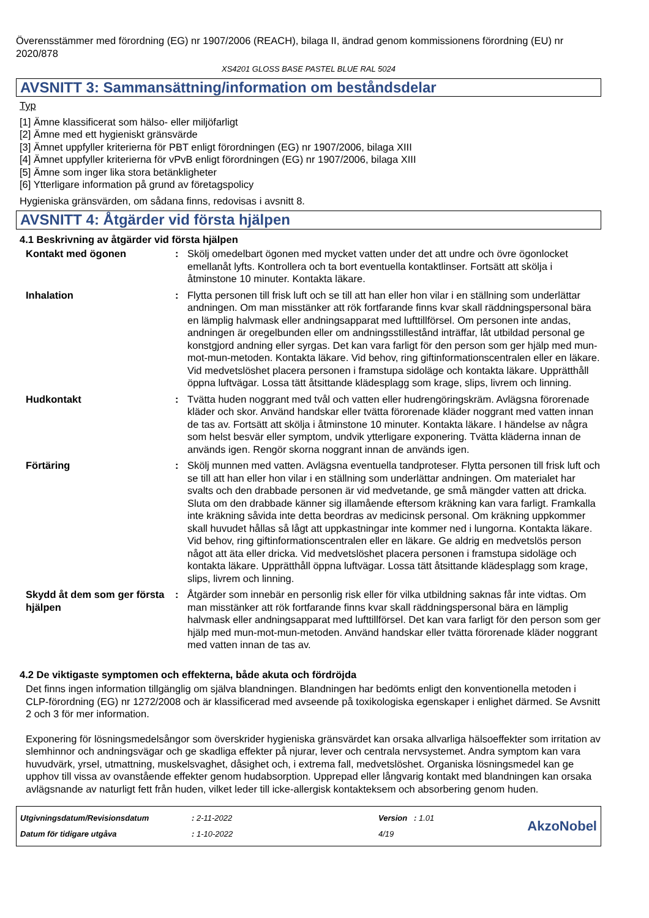Överensstämmer med förordning (EG) nr 1907/2006 (REACH), bilaga II, ändrad genom kommissionens förordning (EU) nr 2020/878
XS4201 GLOSS BASE PASTEL BLUE RAL 5024
AVSNITT 3: Sammansättning/information om beståndsdelar
Typ
[1] Ämne klassificerat som hälso- eller miljöfarligt
[2] Ämne med ett hygieniskt gränsvärde
[3] Ämnet uppfyller kriterierna för PBT enligt förordningen (EG) nr 1907/2006, bilaga XIII
[4] Ämnet uppfyller kriterierna för vPvB enligt förordningen (EG) nr 1907/2006, bilaga XIII
[5] Ämne som inger lika stora betänkligheter
[6] Ytterligare information på grund av företagspolicy
Hygieniska gränsvärden, om sådana finns, redovisas i avsnitt 8.
AVSNITT 4: Åtgärder vid första hjälpen
4.1 Beskrivning av åtgärder vid första hjälpen
Kontakt med ögonen : Skölj omedelbart ögonen med mycket vatten under det att undre och övre ögonlocket emellanåt lyfts. Kontrollera och ta bort eventuella kontaktlinser. Fortsätt att skölja i åtminstone 10 minuter. Kontakta läkare.
Inhalation : Flytta personen till frisk luft och se till att han eller hon vilar i en ställning som underlättar andningen. Om man misstänker att rök fortfarande finns kvar skall räddningspersonal bära en lämplig halvmask eller andningsapparat med lufttillförsel. Om personen inte andas, andningen är oregelbunden eller om andningsstillestånd inträffar, låt utbildad personal ge konstgjord andning eller syrgas. Det kan vara farligt för den person som ger hjälp med mun-mot-mun-metoden. Kontakta läkare. Vid behov, ring giftinformationscentralen eller en läkare. Vid medvetslöshet placera personen i framstupa sidoläge och kontakta läkare. Upprätthåll öppna luftvägar. Lossa tätt åtsittande klädesplagg som krage, slips, livrem och linning.
Hudkontakt : Tvätta huden noggrant med tvål och vatten eller hudrengöringskräm. Avlägsna förorenade kläder och skor. Använd handskar eller tvätta förorenade kläder noggrant med vatten innan de tas av. Fortsätt att skölja i åtminstone 10 minuter. Kontakta läkare. I händelse av några som helst besvär eller symptom, undvik ytterligare exponering. Tvätta kläderna innan de används igen. Rengör skorna noggrant innan de används igen.
Förtäring : Skölj munnen med vatten. Avlägsna eventuella tandproteser. Flytta personen till frisk luft och se till att han eller hon vilar i en ställning som underlättar andningen. Om materialet har svalts och den drabbade personen är vid medvetande, ge små mängder vatten att dricka. Sluta om den drabbade känner sig illamående eftersom kräkning kan vara farligt. Framkalla inte kräkning såvida inte detta beordras av medicinsk personal. Om kräkning uppkommer skall huvudet hållas så lågt att uppkastningar inte kommer ned i lungorna. Kontakta läkare. Vid behov, ring giftinformationscentralen eller en läkare. Ge aldrig en medvetslös person något att äta eller dricka. Vid medvetslöshet placera personen i framstupa sidoläge och kontakta läkare. Upprätthåll öppna luftvägar. Lossa tätt åtsittande klädesplagg som krage, slips, livrem och linning.
Skydd åt dem som ger första hjälpen
: Åtgärder som innebär en personlig risk eller för vilka utbildning saknas får inte vidtas. Om man misstänker att rök fortfarande finns kvar skall räddningspersonal bära en lämplig halvmask eller andningsapparat med lufttillförsel. Det kan vara farligt för den person som ger hjälp med mun-mot-mun-metoden. Använd handskar eller tvätta förorenade kläder noggrant med vatten innan de tas av.
4.2 De viktigaste symptomen och effekterna, både akuta och fördröjda
Det finns ingen information tillgänglig om själva blandningen. Blandningen har bedömts enligt den konventionella metoden i CLP-förordning (EG) nr 1272/2008 och är klassificerad med avseende på toxikologiska egenskaper i enlighet därmed. Se Avsnitt 2 och 3 för mer information.
Exponering för lösningsmedelsångor som överskrider hygieniska gränsvärdet kan orsaka allvarliga hälsoeffekter som irritation av slemhinnor och andningsvägar och ge skadliga effekter på njurar, lever och centrala nervsystemet. Andra symptom kan vara huvudvärk, yrsel, utmattning, muskelsvaghet, dåsighet och, i extrema fall, medvetslöshet. Organiska lösningsmedel kan ge upphov till vissa av ovanstående effekter genom hudabsorption. Upprepad eller långvarig kontakt med blandningen kan orsaka avlägsnande av naturligt fett från huden, vilket leder till icke-allergisk kontakteksem och absorbering genom huden.
Utgivningsdatum/Revisionsdatum
Datum för tidigare utgåva
: 2-11-2022
: 1-10-2022
Version : 1.01
4/19
AkzoNobel